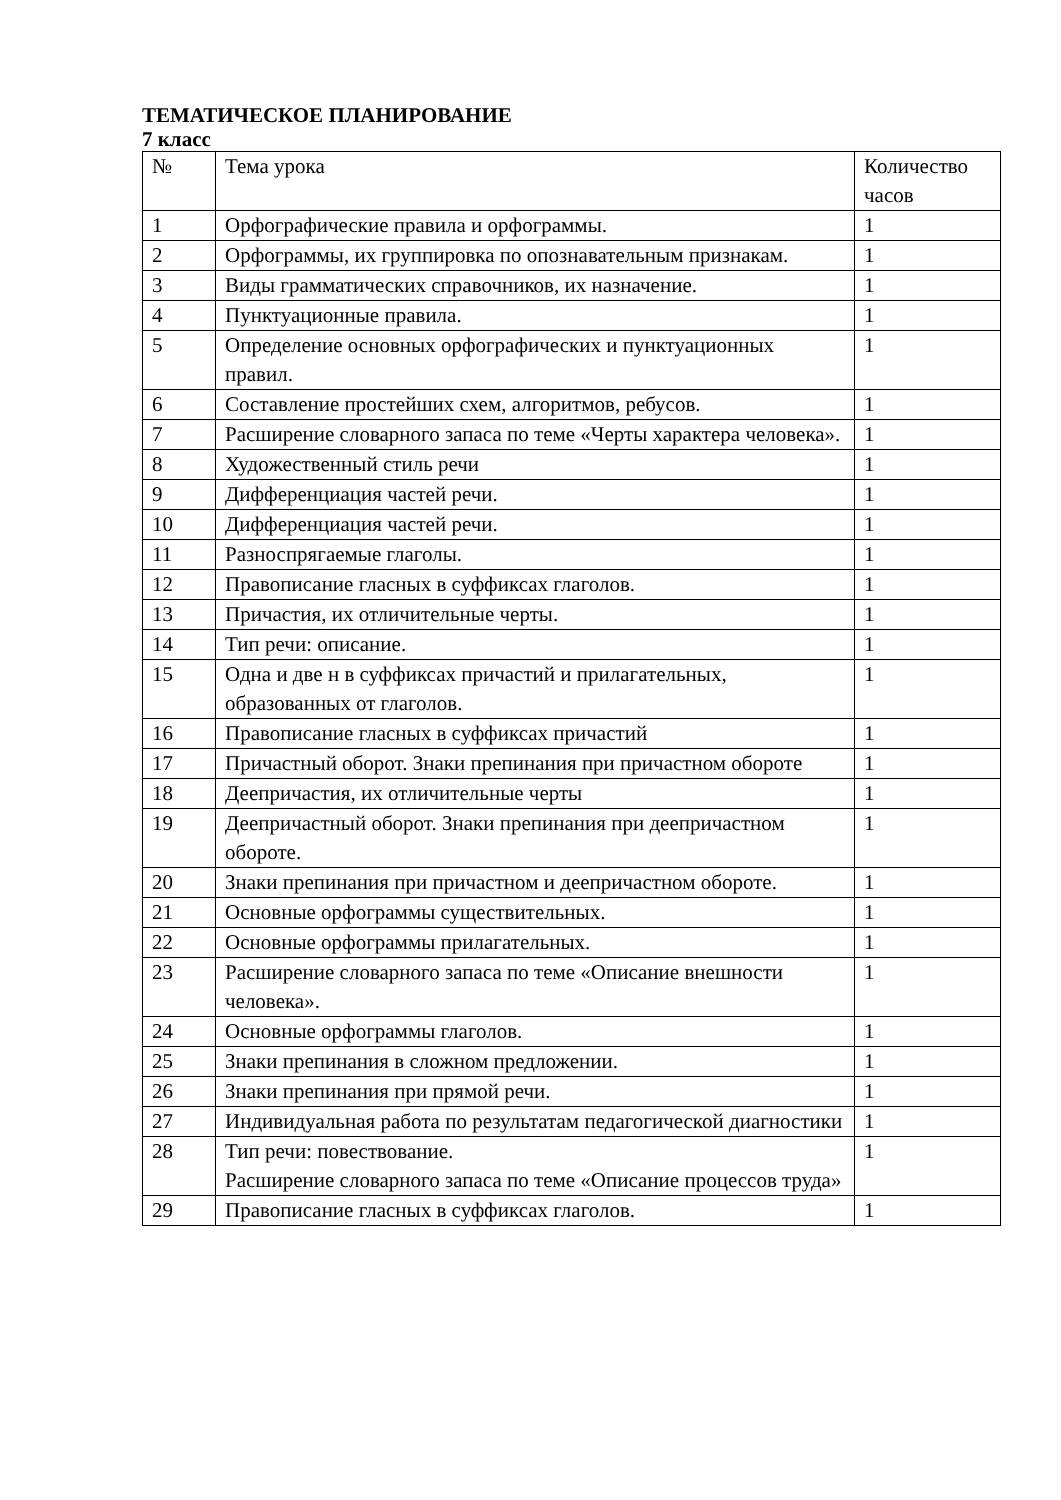ТЕМАТИЧЕСКОЕ ПЛАНИРОВАНИЕ
7 класс
| № | Тема урока | Количество часов |
| 1 | Орфографические правила и орфограммы. | 1 |
| 2 | Орфограммы, их группировка по опознавательным признакам. | 1 |
| 3 | Виды грамматических справочников, их назначение. | 1 |
| 4 | Пунктуационные правила. | 1 |
| 5 | Определение основных орфографических и пунктуационных правил. | 1 |
| 6 | Составление простейших схем, алгоритмов, ребусов. | 1 |
| 7 | Расширение словарного запаса по теме «Черты характера человека». | 1 |
| 8 | Художественный стиль речи | 1 |
| 9 | Дифференциация частей речи. | 1 |
| 10 | Дифференциация частей речи. | 1 |
| 11 | Разноспрягаемые глаголы. | 1 |
| 12 | Правописание гласных в суффиксах глаголов. | 1 |
| 13 | Причастия, их отличительные черты. | 1 |
| 14 | Тип речи: описание. | 1 |
| 15 | Одна и две н в суффиксах причастий и прилагательных, образованных от глаголов. | 1 |
| 16 | Правописание гласных в суффиксах причастий | 1 |
| 17 | Причастный оборот. Знаки препинания при причастном обороте | 1 |
| 18 | Деепричастия, их отличительные черты | 1 |
| 19 | Деепричастный оборот. Знаки препинания при деепричастном обороте. | 1 |
| 20 | Знаки препинания при причастном и деепричастном обороте. | 1 |
| 21 | Основные орфограммы существительных. | 1 |
| 22 | Основные орфограммы прилагательных. | 1 |
| 23 | Расширение словарного запаса по теме «Описание внешности человека». | 1 |
| 24 | Основные орфограммы глаголов. | 1 |
| 25 | Знаки препинания в сложном предложении. | 1 |
| 26 | Знаки препинания при прямой речи. | 1 |
| 27 | Индивидуальная работа по результатам педагогической диагностики | 1 |
| 28 | Тип речи: повествование. Расширение словарного запаса по теме «Описание процессов труда» | 1 |
| 29 | Правописание гласных в суффиксах глаголов. | 1 |